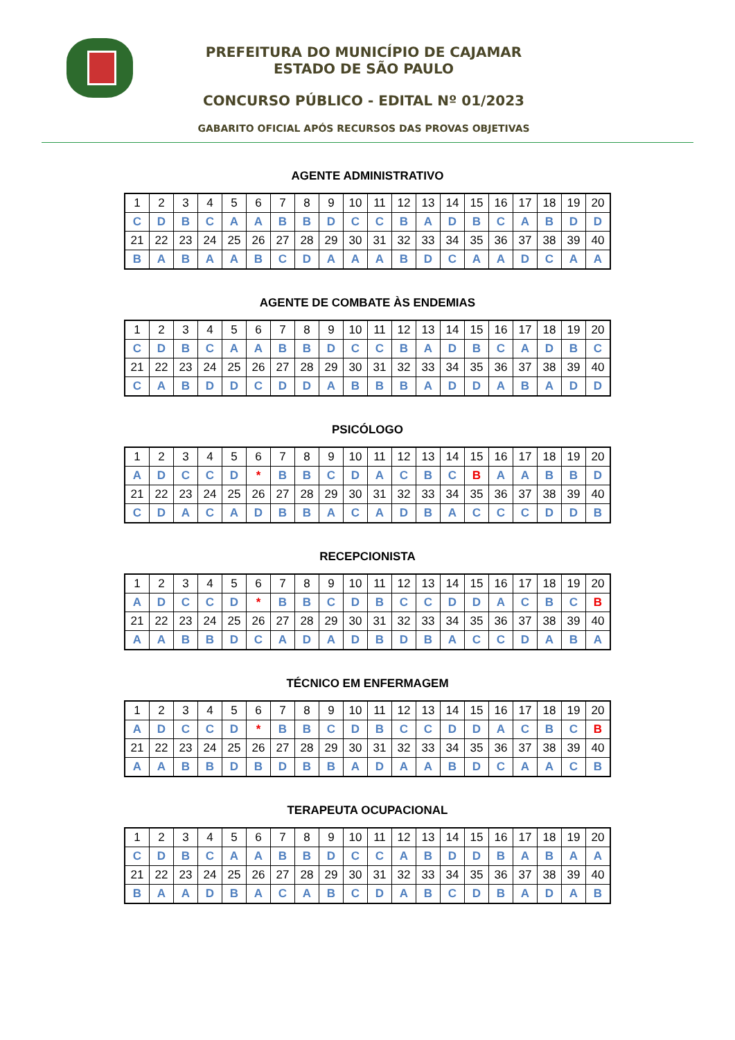PREFEITURA DO MUNICÍPIO DE CAJAMAR
ESTADO DE SÃO PAULO
CONCURSO PÚBLICO - EDITAL Nº 01/2023
GABARITO OFICIAL APÓS RECURSOS DAS PROVAS OBJETIVAS
AGENTE ADMINISTRATIVO
| 1 | 2 | 3 | 4 | 5 | 6 | 7 | 8 | 9 | 10 | 11 | 12 | 13 | 14 | 15 | 16 | 17 | 18 | 19 | 20 |
| C | D | B | C | A | A | B | B | D | C | C | B | A | D | B | C | A | B | D | D |
| 21 | 22 | 23 | 24 | 25 | 26 | 27 | 28 | 29 | 30 | 31 | 32 | 33 | 34 | 35 | 36 | 37 | 38 | 39 | 40 |
| B | A | B | A | A | B | C | D | A | A | A | B | D | C | A | A | D | C | A | A |
AGENTE DE COMBATE ÀS ENDEMIAS
| 1 | 2 | 3 | 4 | 5 | 6 | 7 | 8 | 9 | 10 | 11 | 12 | 13 | 14 | 15 | 16 | 17 | 18 | 19 | 20 |
| C | D | B | C | A | A | B | B | D | C | C | B | A | D | B | C | A | D | B | C |
| 21 | 22 | 23 | 24 | 25 | 26 | 27 | 28 | 29 | 30 | 31 | 32 | 33 | 34 | 35 | 36 | 37 | 38 | 39 | 40 |
| C | A | B | D | D | C | D | D | A | B | B | B | A | D | D | A | B | A | D | D |
PSICÓLOGO
| 1 | 2 | 3 | 4 | 5 | 6 | 7 | 8 | 9 | 10 | 11 | 12 | 13 | 14 | 15 | 16 | 17 | 18 | 19 | 20 |
| A | D | C | C | D | * | B | B | C | D | A | C | B | C | B | A | A | B | B | D |
| 21 | 22 | 23 | 24 | 25 | 26 | 27 | 28 | 29 | 30 | 31 | 32 | 33 | 34 | 35 | 36 | 37 | 38 | 39 | 40 |
| C | D | A | C | A | D | B | B | A | C | A | D | B | A | C | C | C | D | D | B |
RECEPCIONISTA
| 1 | 2 | 3 | 4 | 5 | 6 | 7 | 8 | 9 | 10 | 11 | 12 | 13 | 14 | 15 | 16 | 17 | 18 | 19 | 20 |
| A | D | C | C | D | * | B | B | C | D | B | C | C | D | D | A | C | B | C | B |
| 21 | 22 | 23 | 24 | 25 | 26 | 27 | 28 | 29 | 30 | 31 | 32 | 33 | 34 | 35 | 36 | 37 | 38 | 39 | 40 |
| A | A | B | B | D | C | A | D | A | D | B | D | B | A | C | C | D | A | B | A |
TÉCNICO EM ENFERMAGEM
| 1 | 2 | 3 | 4 | 5 | 6 | 7 | 8 | 9 | 10 | 11 | 12 | 13 | 14 | 15 | 16 | 17 | 18 | 19 | 20 |
| A | D | C | C | D | * | B | B | C | D | B | C | C | D | D | A | C | B | C | B |
| 21 | 22 | 23 | 24 | 25 | 26 | 27 | 28 | 29 | 30 | 31 | 32 | 33 | 34 | 35 | 36 | 37 | 38 | 39 | 40 |
| A | A | B | B | D | B | D | B | B | A | D | A | A | B | D | C | A | A | C | B |
TERAPEUTA OCUPACIONAL
| 1 | 2 | 3 | 4 | 5 | 6 | 7 | 8 | 9 | 10 | 11 | 12 | 13 | 14 | 15 | 16 | 17 | 18 | 19 | 20 |
| C | D | B | C | A | A | B | B | D | C | C | A | B | D | D | B | A | B | A | A |
| 21 | 22 | 23 | 24 | 25 | 26 | 27 | 28 | 29 | 30 | 31 | 32 | 33 | 34 | 35 | 36 | 37 | 38 | 39 | 40 |
| B | A | A | D | B | A | C | A | B | C | D | A | B | C | D | B | A | D | A | B |